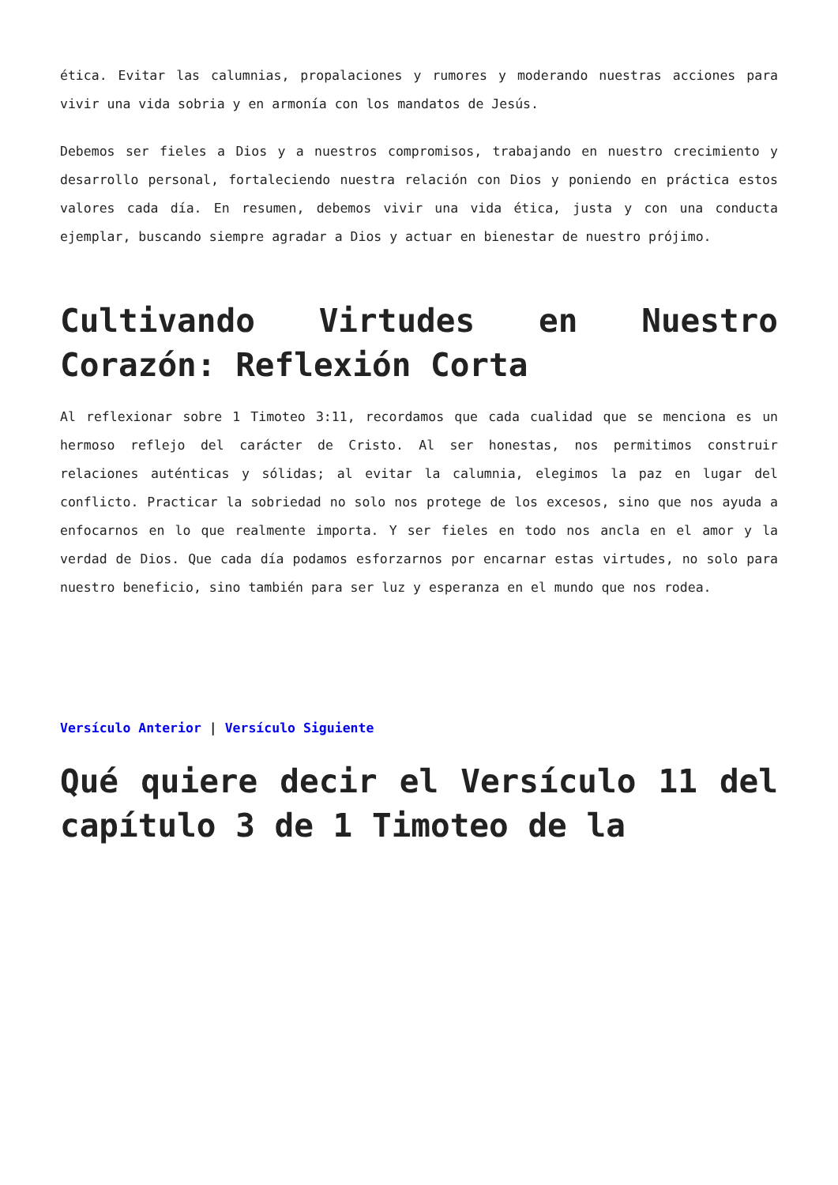ética. Evitar las calumnias, propalaciones y rumores y moderando nuestras acciones para vivir una vida sobria y en armonía con los mandatos de Jesús.
Debemos ser fieles a Dios y a nuestros compromisos, trabajando en nuestro crecimiento y desarrollo personal, fortaleciendo nuestra relación con Dios y poniendo en práctica estos valores cada día. En resumen, debemos vivir una vida ética, justa y con una conducta ejemplar, buscando siempre agradar a Dios y actuar en bienestar de nuestro prójimo.
Cultivando Virtudes en Nuestro Corazón: Reflexión Corta
Al reflexionar sobre 1 Timoteo 3:11, recordamos que cada cualidad que se menciona es un hermoso reflejo del carácter de Cristo. Al ser honestas, nos permitimos construir relaciones auténticas y sólidas; al evitar la calumnia, elegimos la paz en lugar del conflicto. Practicar la sobriedad no solo nos protege de los excesos, sino que nos ayuda a enfocarnos en lo que realmente importa. Y ser fieles en todo nos ancla en el amor y la verdad de Dios. Que cada día podamos esforzarnos por encarnar estas virtudes, no solo para nuestro beneficio, sino también para ser luz y esperanza en el mundo que nos rodea.
Versículo Anterior | Versículo Siguiente
Qué quiere decir el Versículo 11 del capítulo 3 de 1 Timoteo de la